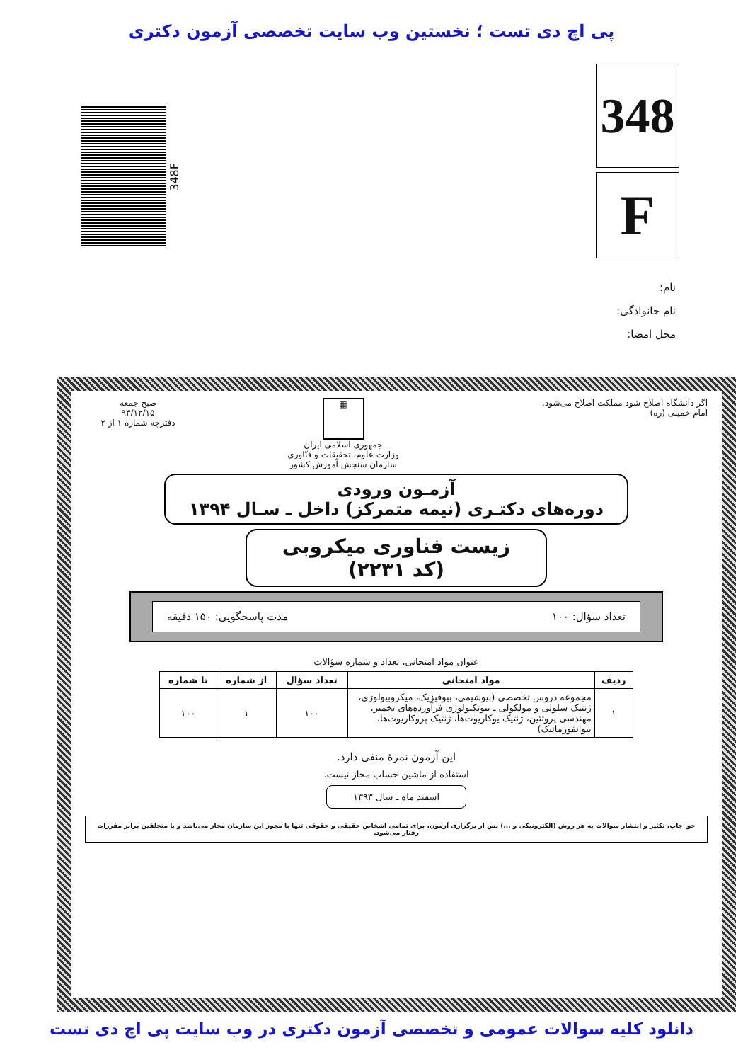پی اچ دی تست ؛ نخستین وب سایت تخصصی آزمون دکتری
348
F
348F
نام:
نام خانوادگی:
محل امضا:
اگر دانشگاه اصلاح شود مملکت اصلاح می‌شود.
امام خمینی (ره)
▦
جمهوری اسلامی ایران
وزارت علوم، تحقیقات و فنّاوری
سازمان سنجش آموزش کشور
صبح جمعه
۹۳/۱۲/۱۵
دفترچه شماره ۱ از ۲
آزمـون ورودی
دوره‌های دکتـری (نیمه متمرکز) داخل ـ سـال ۱۳۹۴
زیست فناوری میکروبی
(کد ۲۲۳۱)
تعداد سؤال: ۱۰۰ مدت پاسخگویی: ۱۵۰ دقیقه
عنوان مواد امتحانی، تعداد و شماره سؤالات
| ردیف | مواد امتحانی | تعداد سؤال | از شماره | تا شماره |
| --- | --- | --- | --- | --- |
| ۱ | مجموعه دروس تخصصی (بیوشیمی، بیوفیزیک، میکروبیولوژی، ژنتیک سلولی و مولکولی ـ بیوتکنولوژی فرآورده‌های تخمیر، مهندسی پروتئین، ژنتیک یوکاریوت‌ها، ژنتیک پروکاریوت‌ها، بیوانفورماتیک) | ۱۰۰ | ۱ | ۱۰۰ |
این آزمون نمرهٔ منفی دارد.
استفاده از ماشین حساب مجاز نیست.
اسفند ماه ـ سال ۱۳۹۳
حق چاپ، تکثیر و انتشار سوالات به هر روش (الکترونیکی و ...) پس از برگزاری آزمون، برای تمامی اشخاص حقیقی و حقوقی تنها با مجوز این سازمان مجاز می‌باشد و با متخلفین برابر مقررات رفتار می‌شود.
دانلود کلیه سوالات عمومی و تخصصی آزمون دکتری در وب سایت پی اچ دی تست